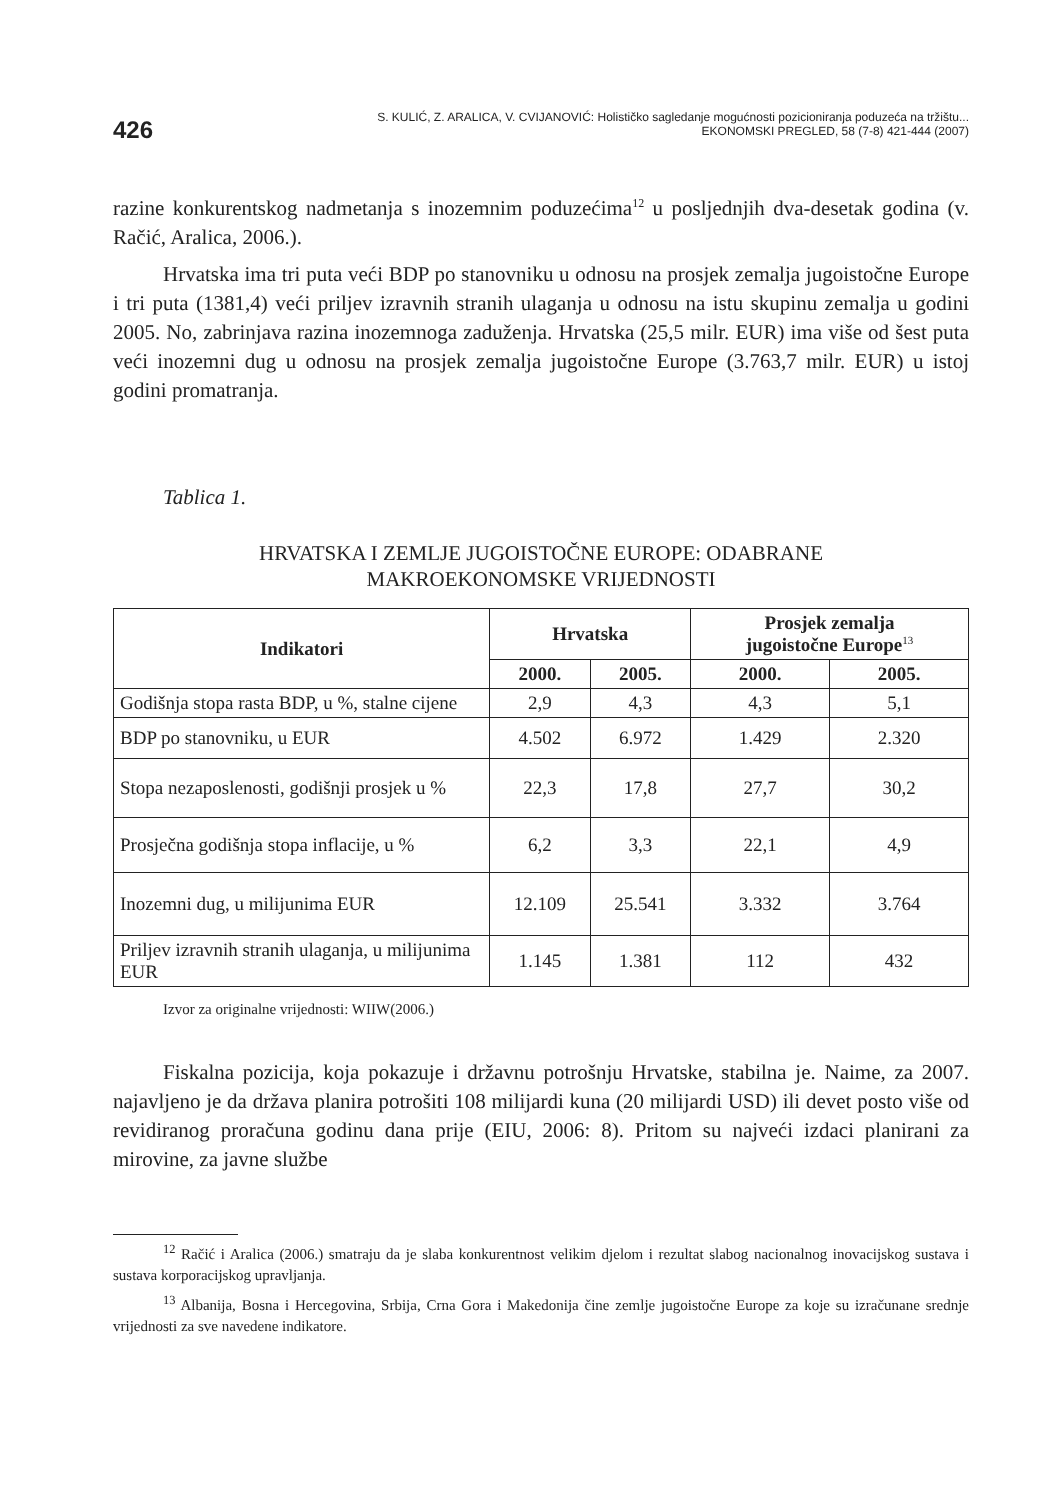426
S. KULIĆ, Z. ARALICA, V. CVIJANOVIĆ: Holističko sagledanje mogućnosti pozicioniranja poduzeća na tržištu...
EKONOMSKI PREGLED, 58 (7-8) 421-444 (2007)
razine konkurentskog nadmetanja s inozemnim poduzećima<sup>12</sup> u posljednjih dva-desetak godina (v. Račić, Aralica, 2006.).
Hrvatska ima tri puta veći BDP po stanovniku u odnosu na prosjek zemalja jugoistočne Europe i tri puta (1381,4) veći priljev izravnih stranih ulaganja u odnosu na istu skupinu zemalja u godini 2005. No, zabrinjava razina inozemnoga zaduženja. Hrvatska (25,5 milr. EUR) ima više od šest puta veći inozemni dug u odnosu na prosjek zemalja jugoistočne Europe (3.763,7 milr. EUR) u istoj godini promatranja.
Tablica 1.
HRVATSKA I ZEMLJE JUGOISTOČNE EUROPE: ODABRANE
MAKROEKONOMSKE VRIJEDNOSTI
| Indikatori | Hrvatska | | Prosjek zemalja jugoistočne Europe<sup>13</sup> | |
| --- | --- | --- | --- | --- |
| | 2000. | 2005. | 2000. | 2005. |
| Godišnja stopa rasta BDP, u %, stalne cijene | 2,9 | 4,3 | 4,3 | 5,1 |
| BDP po stanovniku, u EUR | 4.502 | 6.972 | 1.429 | 2.320 |
| Stopa nezaposlenosti, godišnji prosjek u % | 22,3 | 17,8 | 27,7 | 30,2 |
| Prosječna godišnja stopa inflacije, u % | 6,2 | 3,3 | 22,1 | 4,9 |
| Inozemni dug, u milijunima EUR | 12.109 | 25.541 | 3.332 | 3.764 |
| Priljev izravnih stranih ulaganja, u milijunima EUR | 1.145 | 1.381 | 112 | 432 |
Izvor za originalne vrijednosti: WIIW(2006.)
Fiskalna pozicija, koja pokazuje i državnu potrošnju Hrvatske, stabilna je. Naime, za 2007. najavljeno je da država planira potrošiti 108 milijardi kuna (20 milijardi USD) ili devet posto više od revidiranog proračuna godinu dana prije (EIU, 2006: 8). Pritom su najveći izdaci planirani za mirovine, za javne službe
<sup>12</sup> Račić i Aralica (2006.) smatraju da je slaba konkurentnost velikim djelom i rezultat slabog nacionalnog inovacijskog sustava i sustava korporacijskog upravljanja.
<sup>13</sup> Albanija, Bosna i Hercegovina, Srbija, Crna Gora i Makedonija čine zemlje jugoistočne Europe za koje su izračunane srednje vrijednosti za sve navedene indikatore.